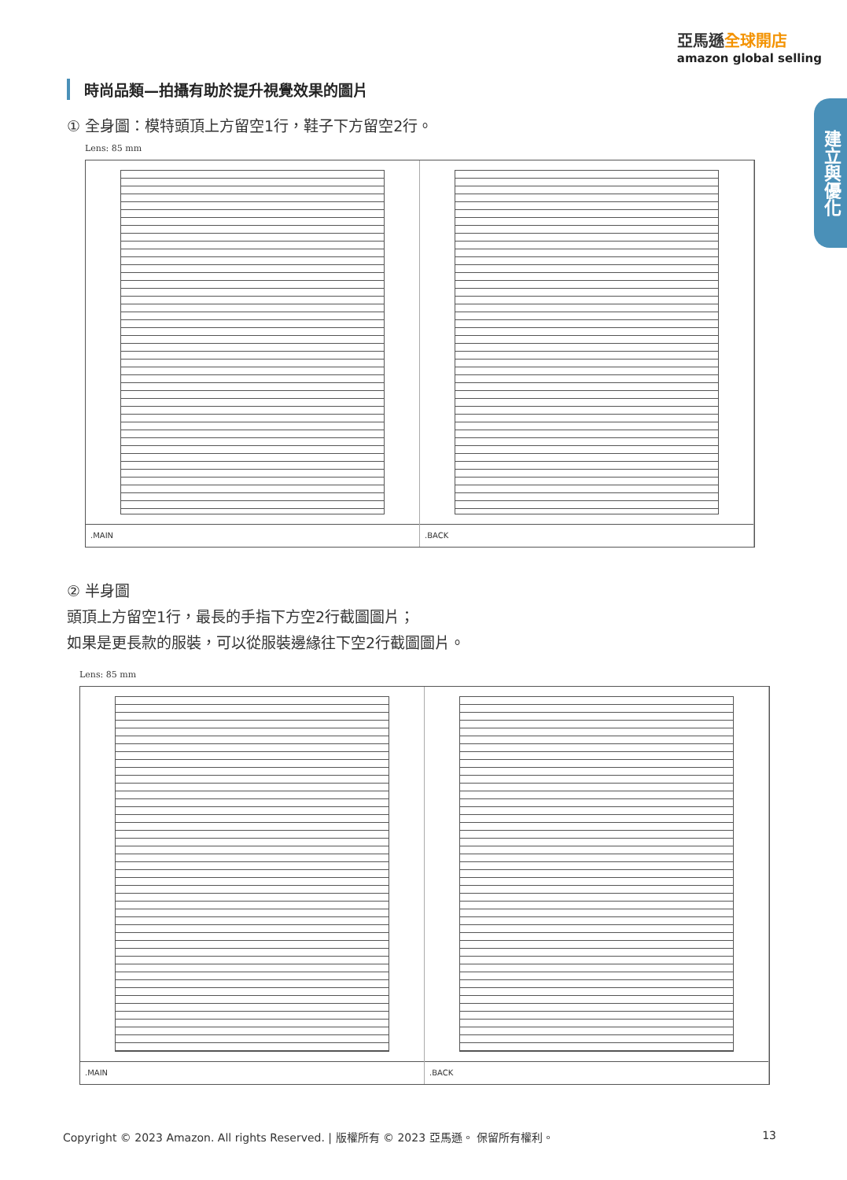亞馬遜全球開店
amazon global selling
建立與優化
時尚品類—拍攝有助於提升視覺效果的圖片
① 全身圖：模特頭頂上方留空1行，鞋子下方留空2行。
Lens: 85 mm
.MAIN .BACK
② 半身圖
頭頂上方留空1行，最長的手指下方空2行截圖圖片；
如果是更長款的服裝，可以從服裝邊緣往下空2行截圖圖片。
Lens: 85 mm
.MAIN .BACK
Copyright © 2023 Amazon. All rights Reserved. | 版權所有 © 2023 亞馬遜。 保留所有權利。 13